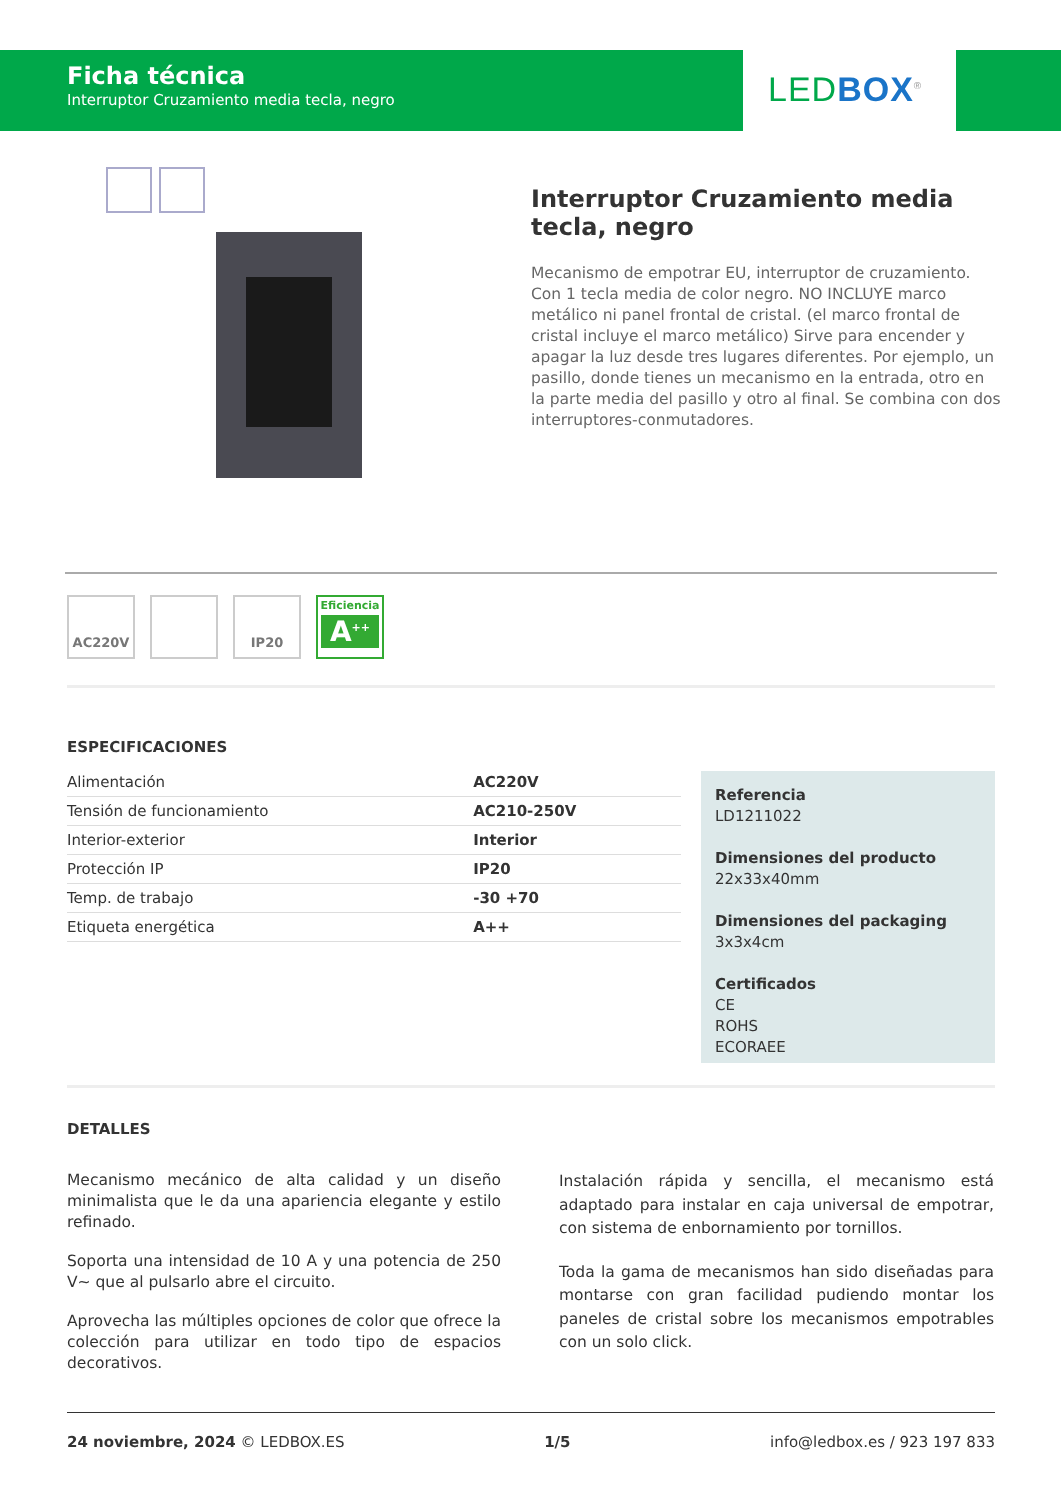Ficha técnica
Interruptor Cruzamiento media tecla, negro
LED BOX<sup>®</sup>
Interruptor Cruzamiento media tecla, negro
Mecanismo de empotrar EU, interruptor de cruzamiento. Con 1 tecla media de color negro. NO INCLUYE marco metálico ni panel frontal de cristal. (el marco frontal de cristal incluye el marco metálico) Sirve para encender y apagar la luz desde tres lugares diferentes. Por ejemplo, un pasillo, donde tienes un mecanismo en la entrada, otro en la parte media del pasillo y otro al final. Se combina con dos interruptores-conmutadores.
AC220V IP20
Eficiencia
A<sup>++</sup>
ESPECIFICACIONES
| Alimentación | AC220V |
| Tensión de funcionamiento | AC210-250V |
| Interior-exterior | Interior |
| Protección IP | IP20 |
| Temp. de trabajo | -30 +70 |
| Etiqueta energética | A++ |
Referencia
LD1211022
Dimensiones del producto
22x33x40mm
Dimensiones del packaging
3x3x4cm
Certificados
CE
ROHS
ECORAEE
DETALLES
Mecanismo mecánico de alta calidad y un diseño minimalista que le da una apariencia elegante y estilo refinado.
Soporta una intensidad de 10 A y una potencia de 250 V~ que al pulsarlo abre el circuito.
Aprovecha las múltiples opciones de color que ofrece la colección para utilizar en todo tipo de espacios decorativos.
Instalación rápida y sencilla, el mecanismo está adaptado para instalar en caja universal de empotrar, con sistema de enbornamiento por tornillos.
Toda la gama de mecanismos han sido diseñadas para montarse con gran facilidad pudiendo montar los paneles de cristal sobre los mecanismos empotrables con un solo click.
24 noviembre, 2024 © LEDBOX.ES 1/5 info@ledbox.es / 923 197 833